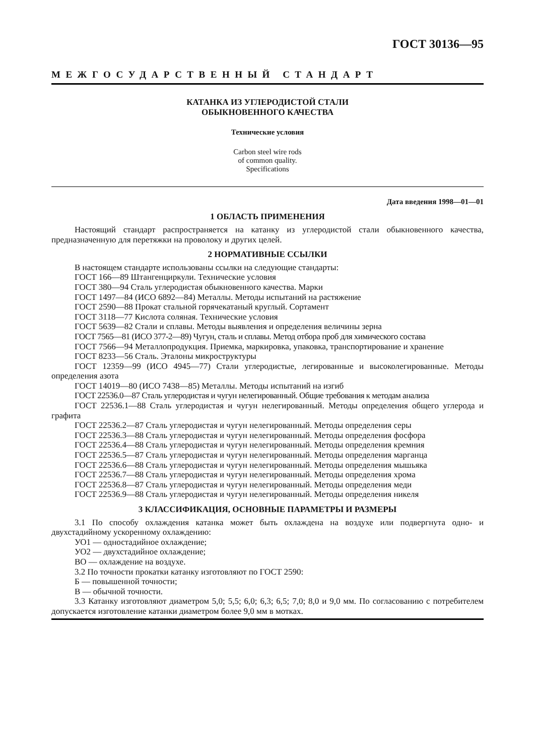ГОСТ 30136—95
МЕЖГОСУДАРСТВЕННЫЙ СТАНДАРТ
КАТАНКА ИЗ УГЛЕРОДИСТОЙ СТАЛИ
ОБЫКНОВЕННОГО КАЧЕСТВА
Технические условия
Carbon steel wire rods
of common quality.
Specifications
Дата введения 1998—01—01
1 ОБЛАСТЬ ПРИМЕНЕНИЯ
Настоящий стандарт распространяется на катанку из углеродистой стали обыкновенного качества, предназначенную для перетяжки на проволоку и других целей.
2 НОРМАТИВНЫЕ ССЫЛКИ
В настоящем стандарте использованы ссылки на следующие стандарты:
ГОСТ 166—89 Штангенциркули. Технические условия
ГОСТ 380—94 Сталь углеродистая обыкновенного качества. Марки
ГОСТ 1497—84 (ИСО 6892—84) Металлы. Методы испытаний на растяжение
ГОСТ 2590—88 Прокат стальной горячекатаный круглый. Сортамент
ГОСТ 3118—77 Кислота соляная. Технические условия
ГОСТ 5639—82 Стали и сплавы. Методы выявления и определения величины зерна
ГОСТ 7565—81 (ИСО 377-2—89) Чугун, сталь и сплавы. Метод отбора проб для химического состава
ГОСТ 7566—94 Металлопродукция. Приемка, маркировка, упаковка, транспортирование и хранение
ГОСТ 8233—56 Сталь. Эталоны микроструктуры
ГОСТ 12359—99 (ИСО 4945—77) Стали углеродистые, легированные и высоколегированные. Методы определения азота
ГОСТ 14019—80 (ИСО 7438—85) Металлы. Методы испытаний на изгиб
ГОСТ 22536.0—87 Сталь углеродистая и чугун нелегированный. Общие требования к методам анализа
ГОСТ 22536.1—88 Сталь углеродистая и чугун нелегированный. Методы определения общего углерода и графита
ГОСТ 22536.2—87 Сталь углеродистая и чугун нелегированный. Методы определения серы
ГОСТ 22536.3—88 Сталь углеродистая и чугун нелегированный. Методы определения фосфора
ГОСТ 22536.4—88 Сталь углеродистая и чугун нелегированный. Методы определения кремния
ГОСТ 22536.5—87 Сталь углеродистая и чугун нелегированный. Методы определения марганца
ГОСТ 22536.6—88 Сталь углеродистая и чугун нелегированный. Методы определения мышьяка
ГОСТ 22536.7—88 Сталь углеродистая и чугун нелегированный. Методы определения хрома
ГОСТ 22536.8—87 Сталь углеродистая и чугун нелегированный. Методы определения меди
ГОСТ 22536.9—88 Сталь углеродистая и чугун нелегированный. Методы определения никеля
3 КЛАССИФИКАЦИЯ, ОСНОВНЫЕ ПАРАМЕТРЫ И РАЗМЕРЫ
3.1 По способу охлаждения катанка может быть охлаждена на воздухе или подвергнута одно- и двухстадийному ускоренному охлаждению:
УО1 — одностадийное охлаждение;
УО2 — двухстадийное охлаждение;
ВО — охлаждение на воздухе.
3.2 По точности прокатки катанку изготовляют по ГОСТ 2590:
Б — повышенной точности;
В — обычной точности.
3.3 Катанку изготовляют диаметром 5,0; 5,5; 6,0; 6,3; 6,5; 7,0; 8,0 и 9,0 мм. По согласованию с потребителем допускается изготовление катанки диаметром более 9,0 мм в мотках.